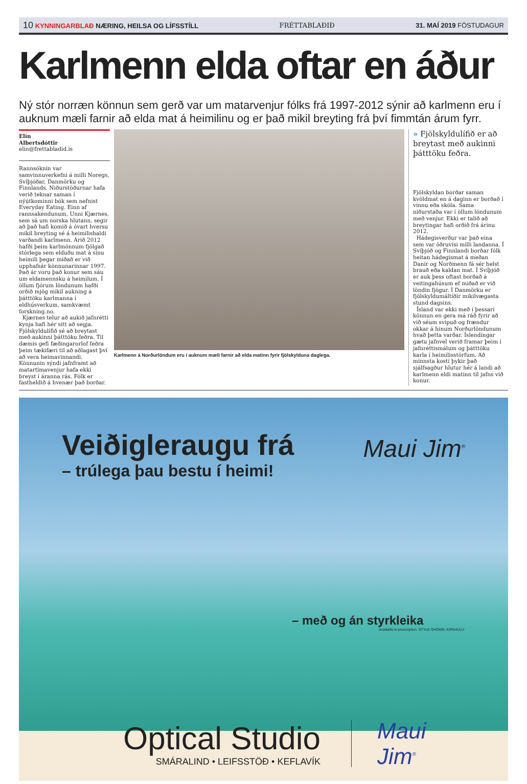10 KYNNINGARBLAÐ NÆRING, HEILSA OG LÍFSSTÍLL FRÉTTABLAÐIÐ 31. MAÍ 2019 FÖSTUDAGUR
Karlmenn elda oftar en áður
Ný stór norræn könnun sem gerð var um matarvenjur fólks frá 1997-2012 sýnir að karlmenn eru í auknum mæli farnir að elda mat á heimilinu og er það mikil breyting frá því fimmtán árum fyrr.
Elín
Albertsdóttir
elin@frettabladid.is
Rannsóknin var samvinnuverkefni á milli Noregs, Svíþjóðar, Danmörku og Finnlands. Niðurstöðurnar hafa verið teknar saman í nýútkominni bók sem nefnist Everyday Eating. Einn af rannsakendunum, Unni Kjærnes, sem sá um norska hlutann, segir að það hafi komið á óvart hversu mikil breyting sé á heimilishaldi varðandi karlmenn. Árið 2012 hafði þeim karlmönnum fjölgað stórlega sem elduðu mat á sínu heimili þegar miðað er við upphafsár könnunarinnar 1997. Það ár voru það konur sem sáu um eldamennsku á heimilum. Í öllum fjórum löndunum hafði orðið mjög mikil aukning á þátttöku karlmanna í eldhúsverkum, samkvæmt forskning.no.
Kjærnes telur að aukið jafnrétti kynja hafi hér sitt að segja. Fjölskyldulífið sé að breytast með aukinni þátttöku feðra. Til dæmis gefi fæðingarorlof feðra þeim tækifæri til að aðlagast því að vera heimavinnandi. Könnunin sýndi jafnframt að matartímavenjur hafa ekki breyst í áranna rás. Fólk er fastheldið á hvenær það borðar.
Karlmenn á Norðurlöndum eru í auknum mæli farnir að elda matinn fyrir fjölskylduna daglega.
» Fjölskyldulífið er að breytast með aukinni þátttöku feðra.
Fjölskyldan borðar saman kvöldmat en á daginn er borðað í vinnu eða skóla. Sama niðurstaða var í öllum löndunum með venjur. Ekki er talið að breytingar hafi orðið frá árinu 2012.
Hádegisverður var það eina sem var öðruvísi milli landanna. Í Svíþjóð og Finnlandi borðar fólk heitan hádegismat á meðan Danir og Norðmenn fá sér helst brauð eða kaldan mat. Í Svíþjóð er auk þess oftast borðað á veitingahúsum ef miðað er við löndin fjögur. Í Danmörku er fjölskyldumáltíðir mikilvægasta stund dagsins.
Ísland var ekki með í þessari könnun en gera má ráð fyrir að við séum svipuð og frændur okkar á hinum Norðurlöndunum hvað þetta varðar. Íslendingar gætu jafnvel verið framar þeim í jafnréttismálum og þátttöku karla í heimilisstörfum. Að minnsta kosti þykir það sjálfsagður hlutur hér á landi að karlmenn eldi matinn til jafns við konur.
Veiðigleraugu frá
– trúlega þau bestu í heimi!
Maui Jim<sup>®</sup>
– með og án styrkleika
Available in prescription. STYLE SHOWN: KIPAHULU
Optical Studio
SMÁRALIND • LEIFSSTÖÐ • KEFLAVÍK
Maui Jim<sup>®</sup>